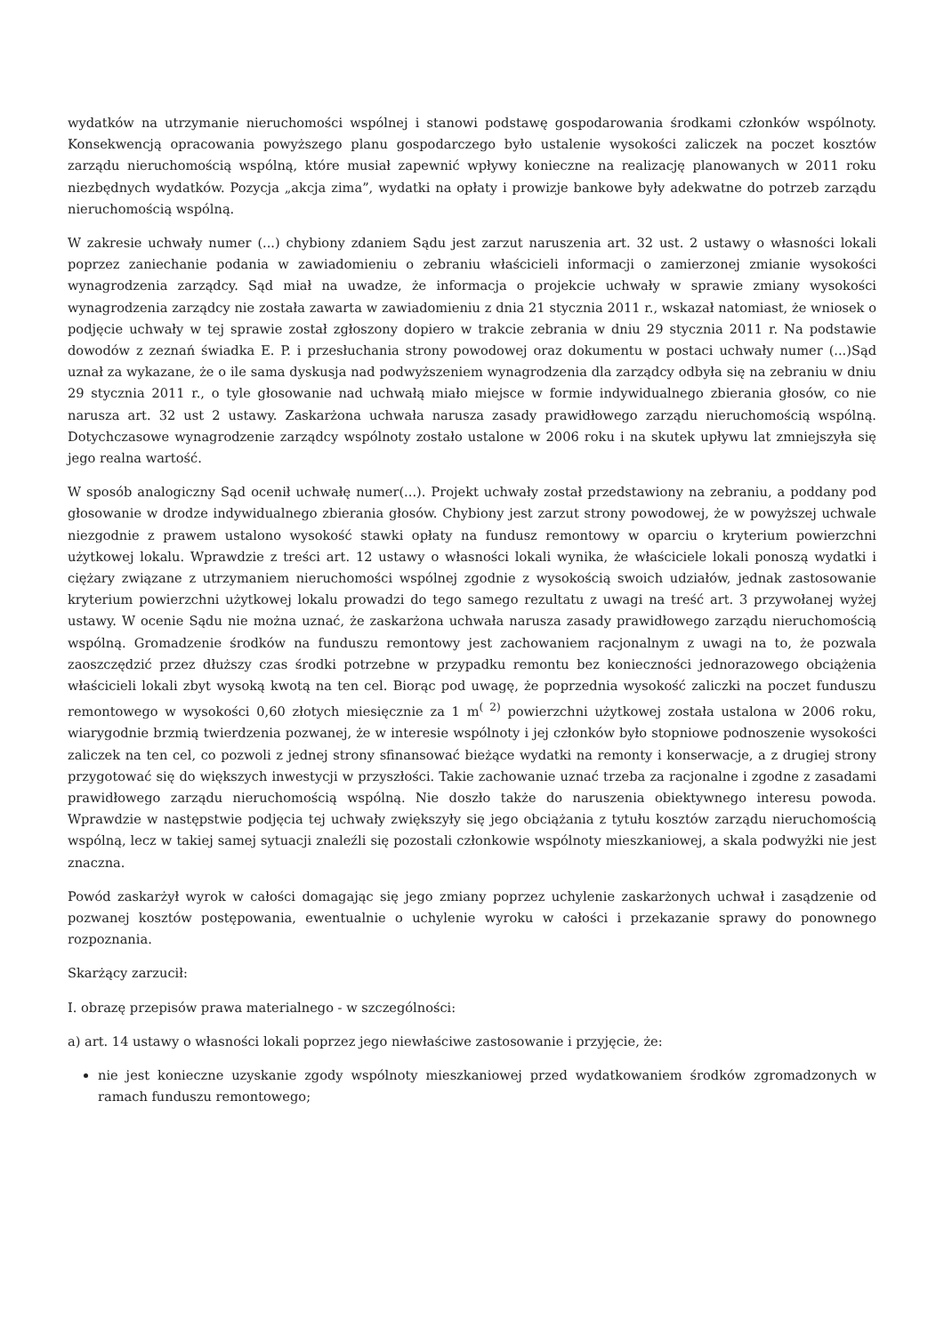wydatków na utrzymanie nieruchomości wspólnej i stanowi podstawę gospodarowania środkami członków wspólnoty. Konsekwencją opracowania powyższego planu gospodarczego było ustalenie wysokości zaliczek na poczet kosztów zarządu nieruchomością wspólną, które musiał zapewnić wpływy konieczne na realizację planowanych w 2011 roku niezbędnych wydatków. Pozycja „akcja zima”, wydatki na opłaty i prowizje bankowe były adekwatne do potrzeb zarządu nieruchomością wspólną.
W zakresie uchwały numer (...) chybiony zdaniem Sądu jest zarzut naruszenia art. 32 ust. 2 ustawy o własności lokali poprzez zaniechanie podania w zawiadomieniu o zebraniu właścicieli informacji o zamierzonej zmianie wysokości wynagrodzenia zarządcy. Sąd miał na uwadze, że informacja o projekcie uchwały w sprawie zmiany wysokości wynagrodzenia zarządcy nie została zawarta w zawiadomieniu z dnia 21 stycznia 2011 r., wskazał natomiast, że wniosek o podjęcie uchwały w tej sprawie został zgłoszony dopiero w trakcie zebrania w dniu 29 stycznia 2011 r. Na podstawie dowodów z zeznań świadka E. P. i przesłuchania strony powodowej oraz dokumentu w postaci uchwały numer (...)Sąd uznał za wykazane, że o ile sama dyskusja nad podwyższeniem wynagrodzenia dla zarządcy odbyła się na zebraniu w dniu 29 stycznia 2011 r., o tyle głosowanie nad uchwałą miało miejsce w formie indywidualnego zbierania głosów, co nie narusza art. 32 ust 2 ustawy. Zaskarżona uchwała narusza zasady prawidłowego zarządu nieruchomością wspólną. Dotychczasowe wynagrodzenie zarządcy wspólnoty zostało ustalone w 2006 roku i na skutek upływu lat zmniejszyła się jego realna wartość.
W sposób analogiczny Sąd ocenił uchwałę numer(...). Projekt uchwały został przedstawiony na zebraniu, a poddany pod głosowanie w drodze indywidualnego zbierania głosów. Chybiony jest zarzut strony powodowej, że w powyższej uchwale niezgodnie z prawem ustalono wysokość stawki opłaty na fundusz remontowy w oparciu o kryterium powierzchni użytkowej lokalu. Wprawdzie z treści art. 12 ustawy o własności lokali wynika, że właściciele lokali ponoszą wydatki i ciężary związane z utrzymaniem nieruchomości wspólnej zgodnie z wysokością swoich udziałów, jednak zastosowanie kryterium powierzchni użytkowej lokalu prowadzi do tego samego rezultatu z uwagi na treść art. 3 przywołanej wyżej ustawy. W ocenie Sądu nie można uznać, że zaskarżona uchwała narusza zasady prawidłowego zarządu nieruchomością wspólną. Gromadzenie środków na funduszu remontowy jest zachowaniem racjonalnym z uwagi na to, że pozwala zaoszczędzić przez dłuższy czas środki potrzebne w przypadku remontu bez konieczności jednorazowego obciążenia właścicieli lokali zbyt wysoką kwotą na ten cel. Biorąc pod uwagę, że poprzednia wysokość zaliczki na poczet funduszu remontowego w wysokości 0,60 złotych miesięcznie za 1 m<sup>( 2)</sup> powierzchni użytkowej została ustalona w 2006 roku, wiarygodnie brzmią twierdzenia pozwanej, że w interesie wspólnoty i jej członków było stopniowe podnoszenie wysokości zaliczek na ten cel, co pozwoli z jednej strony sfinansować bieżące wydatki na remonty i konserwacje, a z drugiej strony przygotować się do większych inwestycji w przyszłości. Takie zachowanie uznać trzeba za racjonalne i zgodne z zasadami prawidłowego zarządu nieruchomością wspólną. Nie doszło także do naruszenia obiektywnego interesu powoda. Wprawdzie w następstwie podjęcia tej uchwały zwiększyły się jego obciążania z tytułu kosztów zarządu nieruchomością wspólną, lecz w takiej samej sytuacji znaleźli się pozostali członkowie wspólnoty mieszkaniowej, a skala podwyżki nie jest znaczna.
Powód zaskarżył wyrok w całości domagając się jego zmiany poprzez uchylenie zaskarżonych uchwał i zasądzenie od pozwanej kosztów postępowania, ewentualnie o uchylenie wyroku w całości i przekazanie sprawy do ponownego rozpoznania.
Skarżący zarzucił:
I. obrazę przepisów prawa materialnego - w szczególności:
a) art. 14 ustawy o własności lokali poprzez jego niewłaściwe zastosowanie i przyjęcie, że:
nie jest konieczne uzyskanie zgody wspólnoty mieszkaniowej przed wydatkowaniem środków zgromadzonych w ramach funduszu remontowego;